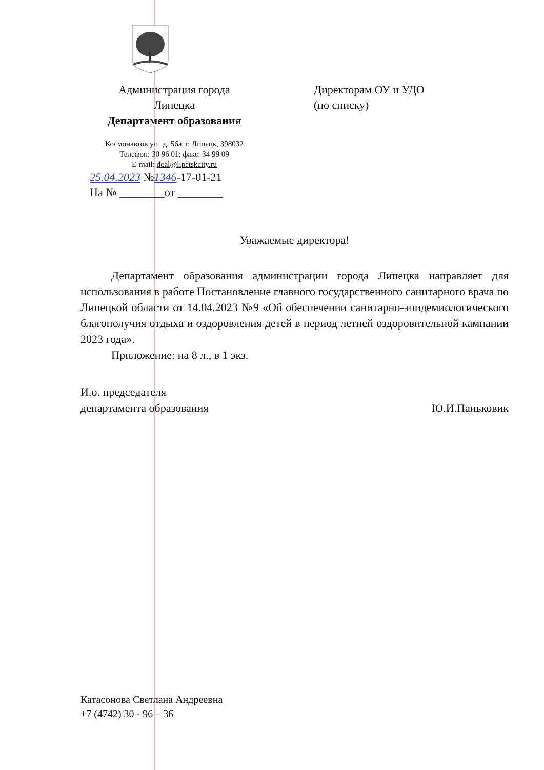Администрация города
Липецка
Департамент образования
Космонавтов ул., д. 56а, г. Липецк, 398032
Телефон: 30 96 01; факс: 34 99 09
E-mail: doal@lipetskcity.ru
25.04.2023 №1346-17-01-21
На № ________от ________
Директорам ОУ и УДО
(по списку)
Уважаемые директора!
Департамент образования администрации города Липецка направляет для использования в работе Постановление главного государственного санитарного врача по Липецкой области от 14.04.2023 №9 «Об обеспечении санитарно-эпидемиологического благополучия отдыха и оздоровления детей в период летней оздоровительной кампании 2023 года».
Приложение: на 8 л., в 1 экз.
И.о. председателя
департамента образования
Ю.И.Паньковик
Катасонова Светлана Андреевна
+7 (4742) 30 - 96 – 36